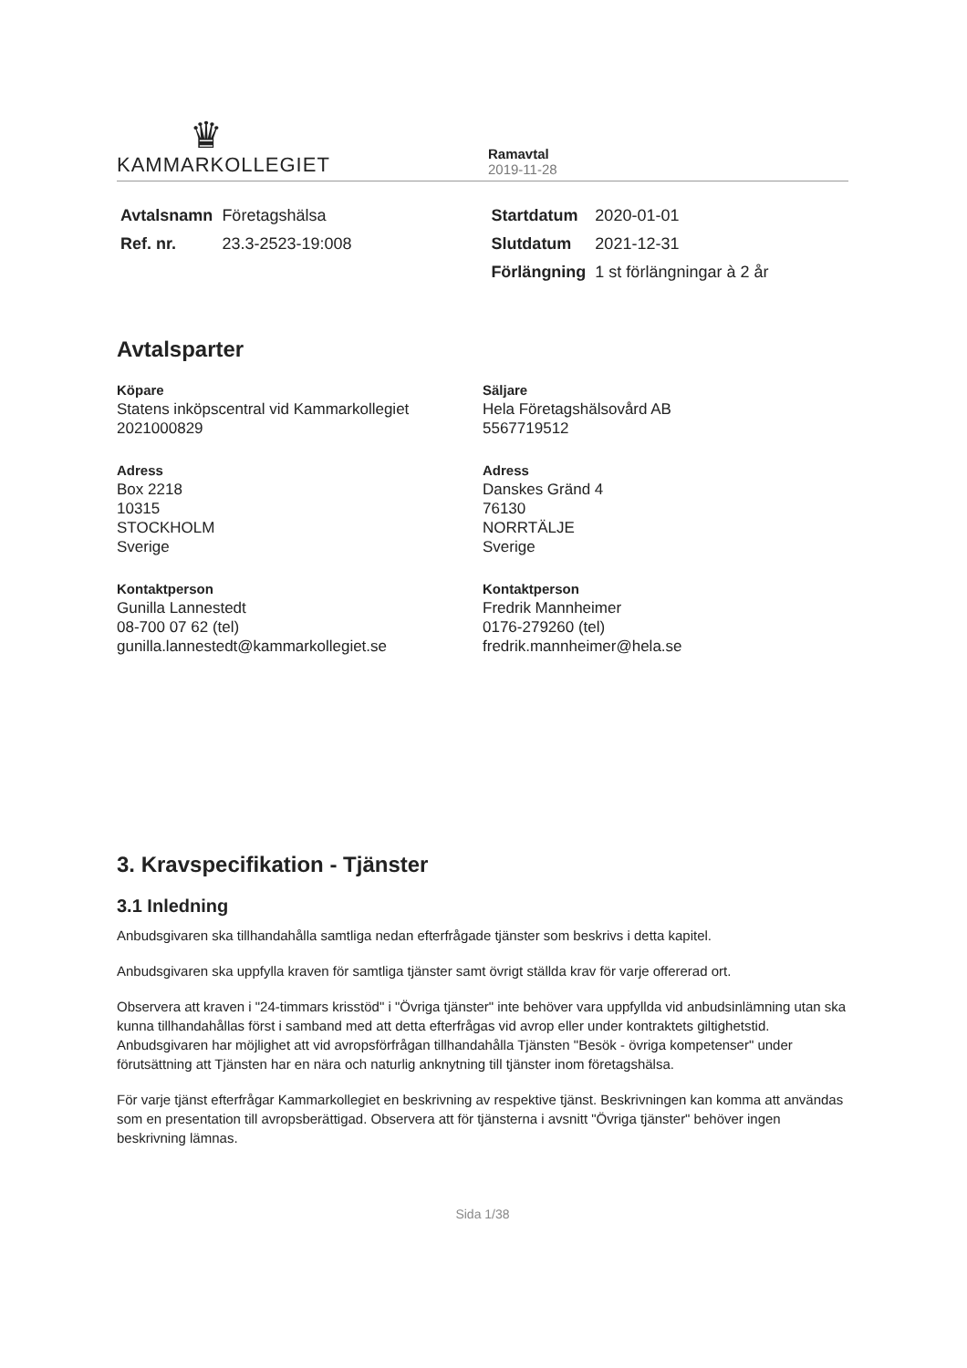♛
KAMMARKOLLEGIET
Ramavtal
2019-11-28
| Avtalsnamn | Företagshälsa | Startdatum | 2020-01-01 |
| Ref. nr. | 23.3-2523-19:008 | Slutdatum | 2021-12-31 |
| | | Förlängning | 1 st förlängningar à 2 år |
Avtalsparter
Köpare
Statens inköpscentral vid Kammarkollegiet
2021000829
Adress
Box 2218
10315
STOCKHOLM
Sverige
Kontaktperson
Gunilla Lannestedt
08-700 07 62 (tel)
gunilla.lannestedt@kammarkollegiet.se
Säljare
Hela Företagshälsovård AB
5567719512
Adress
Danskes Gränd 4
76130
NORRTÄLJE
Sverige
Kontaktperson
Fredrik Mannheimer
0176-279260 (tel)
fredrik.mannheimer@hela.se
3. Kravspecifikation - Tjänster
3.1 Inledning
Anbudsgivaren ska tillhandahålla samtliga nedan efterfrågade tjänster som beskrivs i detta kapitel.
Anbudsgivaren ska uppfylla kraven för samtliga tjänster samt övrigt ställda krav för varje offererad ort.
Observera att kraven i "24-timmars krisstöd" i "Övriga tjänster" inte behöver vara uppfyllda vid anbudsinlämning utan ska kunna tillhandahållas först i samband med att detta efterfrågas vid avrop eller under kontraktets giltighetstid. Anbudsgivaren har möjlighet att vid avropsförfrågan tillhandahålla Tjänsten "Besök - övriga kompetenser" under förutsättning att Tjänsten har en nära och naturlig anknytning till tjänster inom företagshälsa.
För varje tjänst efterfrågar Kammarkollegiet en beskrivning av respektive tjänst. Beskrivningen kan komma att användas som en presentation till avropsberättigad. Observera att för tjänsterna i avsnitt "Övriga tjänster" behöver ingen beskrivning lämnas.
Sida 1/38